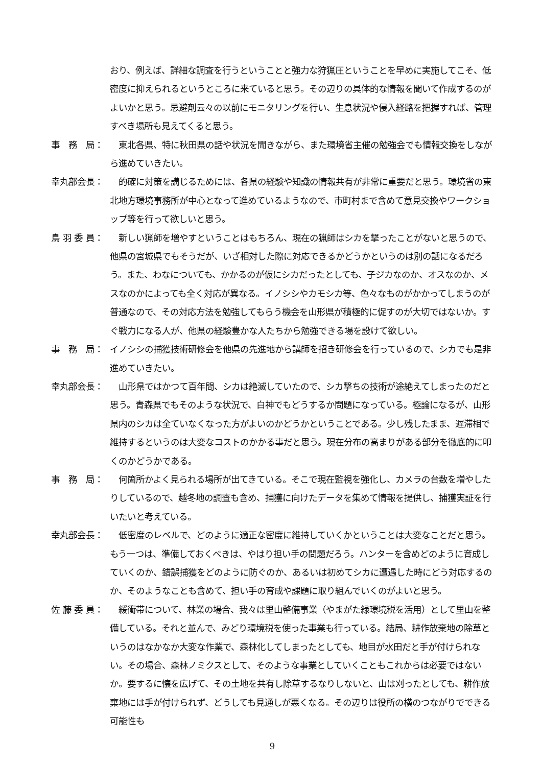おり、例えば、詳細な調査を行うということと強力な狩猟圧ということを早めに実施してこそ、低密度に抑えられるというところに来ていると思う。その辺りの具体的な情報を聞いて作成するのがよいかと思う。忌避剤云々の以前にモニタリングを行い、生息状況や侵入経路を把握すれば、管理すべき場所も見えてくると思う。
事　務　局： 　東北各県、特に秋田県の話や状況を聞きながら、また環境省主催の勉強会でも情報交換をしながら進めていきたい。
幸丸部会長： 　的確に対策を講じるためには、各県の経験や知識の情報共有が非常に重要だと思う。環境省の東北地方環境事務所が中心となって進めているようなので、市町村まで含めて意見交換やワークショップ等を行って欲しいと思う。
鳥 羽 委 員： 　新しい猟師を増やすということはもちろん、現在の猟師はシカを撃ったことがないと思うので、他県の宮城県でもそうだが、いざ相対した際に対応できるかどうかというのは別の話になるだろう。また、わなについても、かかるのが仮にシカだったとしても、子ジカなのか、オスなのか、メスなのかによっても全く対応が異なる。イノシシやカモシカ等、色々なものがかかってしまうのが普通なので、その対応方法を勉強してもらう機会を山形県が積極的に促すのが大切ではないか。すぐ戦力になる人が、他県の経験豊かな人たちから勉強できる場を設けて欲しい。
事　務　局： イノシシの捕獲技術研修会を他県の先進地から講師を招き研修会を行っているので、シカでも是非進めていきたい。
幸丸部会長： 　山形県ではかつて百年間、シカは絶滅していたので、シカ撃ちの技術が途絶えてしまったのだと思う。青森県でもそのような状況で、白神でもどうするか問題になっている。極論になるが、山形県内のシカは全ていなくなった方がよいのかどうかということである。少し残したまま、遅滞相で維持するというのは大変なコストのかかる事だと思う。現在分布の高まりがある部分を徹底的に叩くのかどうかである。
事　務　局： 　何箇所かよく見られる場所が出てきている。そこで現在監視を強化し、カメラの台数を増やしたりしているので、越冬地の調査も含め、捕獲に向けたデータを集めて情報を提供し、捕獲実証を行いたいと考えている。
幸丸部会長： 　低密度のレベルで、どのように適正な密度に維持していくかということは大変なことだと思う。もう一つは、準備しておくべきは、やはり担い手の問題だろう。ハンターを含めどのように育成していくのか、錯誤捕獲をどのように防ぐのか、あるいは初めてシカに遭遇した時にどう対応するのか、そのようなことも含めて、担い手の育成や課題に取り組んでいくのがよいと思う。
佐 藤 委 員： 　緩衝帯について、林業の場合、我々は里山整備事業（やまがた緑環境税を活用）として里山を整備している。それと並んで、みどり環境税を使った事業も行っている。結局、耕作放棄地の除草というのはなかなか大変な作業で、森林化してしまったとしても、地目が水田だと手が付けられない。その場合、森林ノミクスとして、そのような事業としていくこともこれからは必要ではないか。要するに懐を広げて、その土地を共有し除草するなりしないと、山は刈ったとしても、耕作放棄地には手が付けられず、どうしても見通しが悪くなる。その辺りは役所の横のつながりでできる可能性も
9